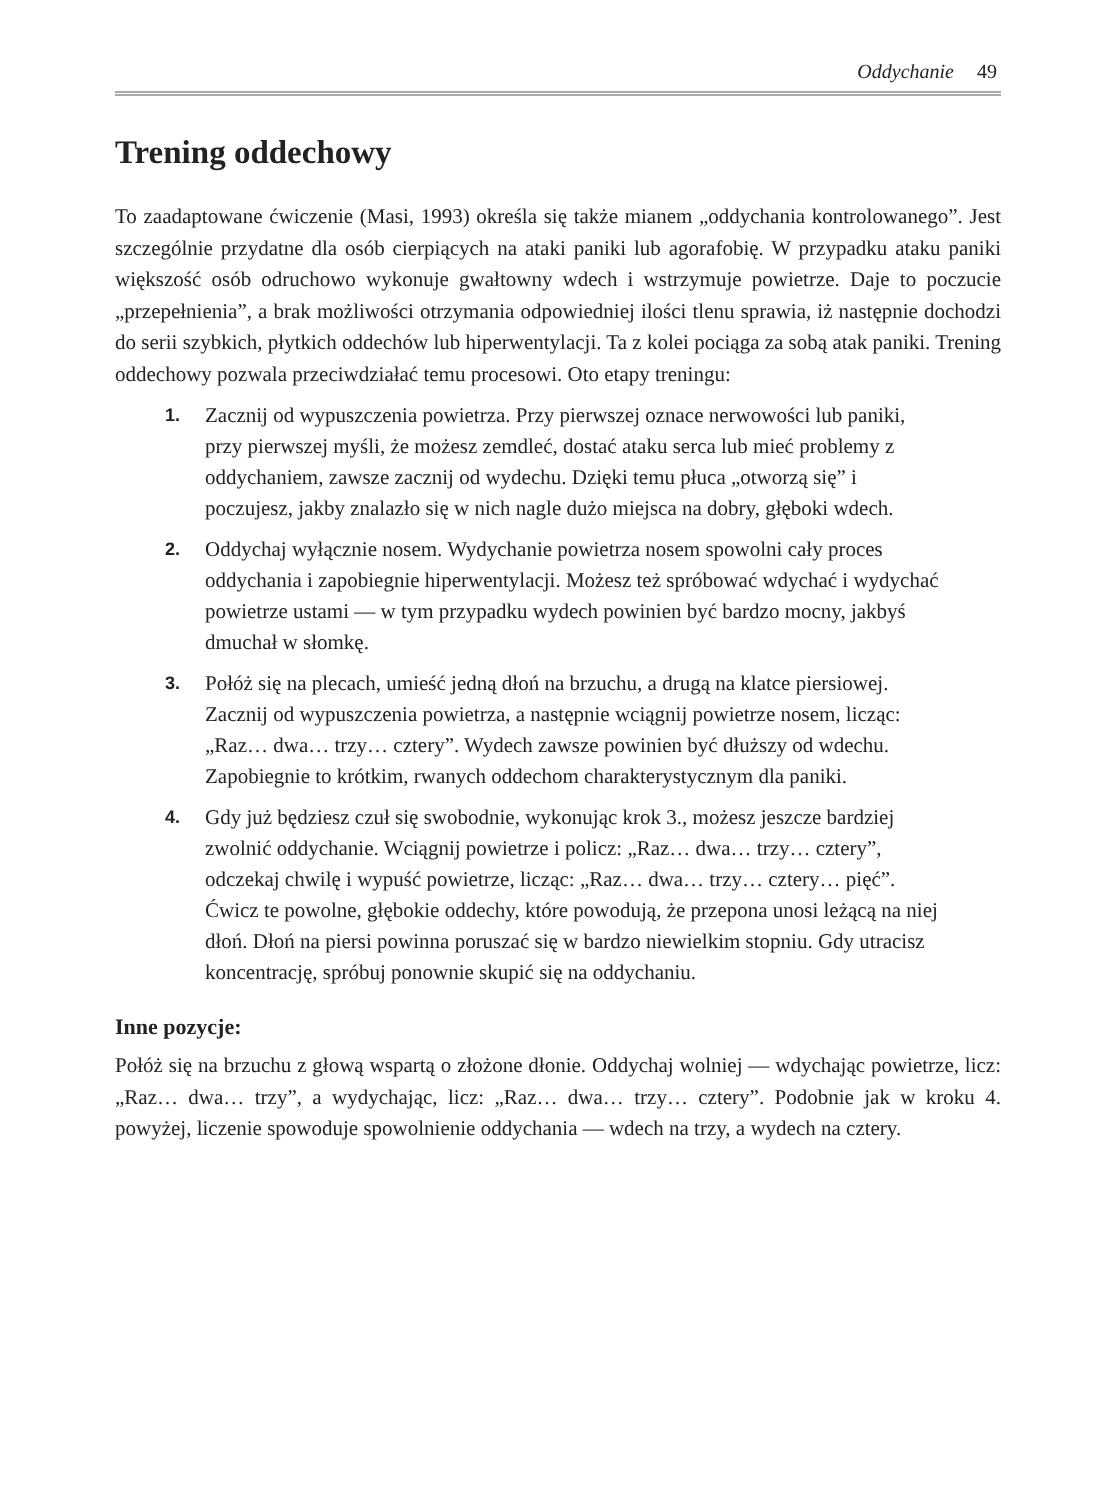Oddychanie 49
Trening oddechowy
To zaadaptowane ćwiczenie (Masi, 1993) określa się także mianem „oddychania kontrolowanego”. Jest szczególnie przydatne dla osób cierpiących na ataki paniki lub agorafobię. W przypadku ataku paniki większość osób odruchowo wykonuje gwałtowny wdech i wstrzymuje powietrze. Daje to poczucie „przepełnienia”, a brak możliwości otrzymania odpowiedniej ilości tlenu sprawia, iż następnie dochodzi do serii szybkich, płytkich oddechów lub hiperwentylacji. Ta z kolei pociąga za sobą atak paniki. Trening oddechowy pozwala przeciwdziałać temu procesowi. Oto etapy treningu:
1. Zacznij od wypuszczenia powietrza. Przy pierwszej oznace nerwowości lub paniki, przy pierwszej myśli, że możesz zemdleć, dostać ataku serca lub mieć problemy z oddychaniem, zawsze zacznij od wydechu. Dzięki temu płuca „otworzą się” i poczujesz, jakby znalazło się w nich nagle dużo miejsca na dobry, głęboki wdech.
2. Oddychaj wyłącznie nosem. Wydychanie powietrza nosem spowolni cały proces oddychania i zapobiegnie hiperwentylacji. Możesz też spróbować wdychać i wydychać powietrze ustami — w tym przypadku wydech powinien być bardzo mocny, jakbyś dmuchał w słomkę.
3. Połóż się na plecach, umieść jedną dłoń na brzuchu, a drugą na klatce piersiowej. Zacznij od wypuszczenia powietrza, a następnie wciągnij powietrze nosem, licząc: „Raz… dwa… trzy… cztery”. Wydech zawsze powinien być dłuższy od wdechu. Zapobiegnie to krótkim, rwanych oddechom charakterystycznym dla paniki.
4. Gdy już będziesz czuł się swobodnie, wykonując krok 3., możesz jeszcze bardziej zwolnić oddychanie. Wciągnij powietrze i policz: „Raz… dwa… trzy… cztery”, odczekaj chwilę i wypuść powietrze, licząc: „Raz… dwa… trzy… cztery… pięć”. Ćwicz te powolne, głębokie oddechy, które powodują, że przepona unosi leżącą na niej dłoń. Dłoń na piersi powinna poruszać się w bardzo niewielkim stopniu. Gdy utracisz koncentrację, spróbuj ponownie skupić się na oddychaniu.
Inne pozycje:
Połóż się na brzuchu z głową wspartą o złożone dłonie. Oddychaj wolniej — wdychając powietrze, licz: „Raz… dwa… trzy”, a wydychając, licz: „Raz… dwa… trzy… cztery”. Podobnie jak w kroku 4. powyżej, liczenie spowoduje spowolnienie oddychania — wdech na trzy, a wydech na cztery.